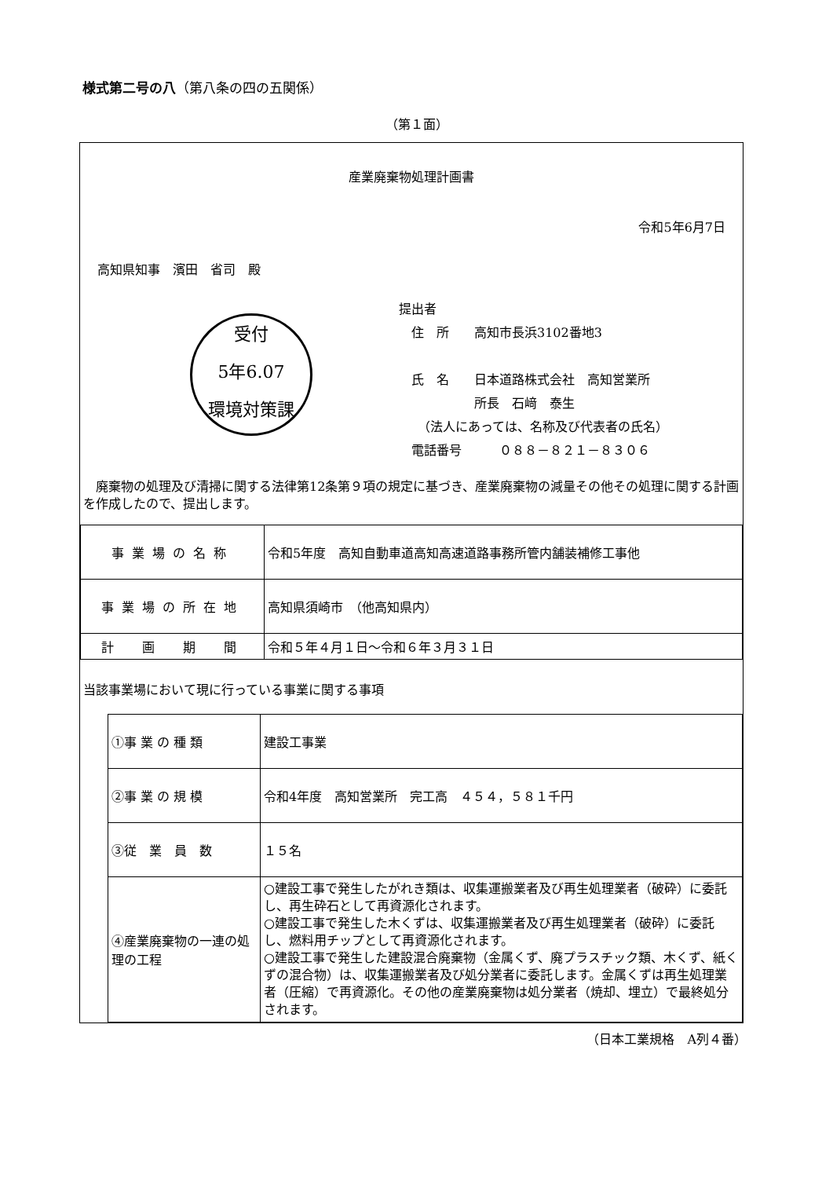様式第二号の八（第八条の四の五関係）
（第１面）
産業廃棄物処理計画書
令和5年6月7日
高知県知事　濱田　省司　殿
受付
5年6.07
環境対策課
提出者
　住　所　　高知市長浜3102番地3
　氏　名　　日本道路株式会社　高知営業所
　　　　　　所長　石﨑　泰生
　　（法人にあっては、名称及び代表者の氏名）
　電話番号　　　０８８－８２１－８３０６
　廃棄物の処理及び清掃に関する法律第12条第９項の規定に基づき、産業廃棄物の減量その他その処理に関する計画を作成したので、提出します。
| 事業場の名称 | 令和5年度 高知自動車道高知高速道路事務所管内舗装補修工事他 |
| 事業場の所在地 | 高知県須崎市 （他高知県内） |
| 計 画 期 間 | 令和５年４月１日～令和６年３月３１日 |
当該事業場において現に行っている事業に関する事項
| ①事 業 の 種 類 | 建設工事業 |
| ②事 業 の 規 模 | 令和4年度 高知営業所 完工高 ４５４，５８１千円 |
| ③従 業 員 数 | １５名 |
| ④産業廃棄物の一連の処理の工程 | ○建設工事で発生したがれき類は、収集運搬業者及び再生処理業者（破砕）に委託し、再生砕石として再資源化されます。 ○建設工事で発生した木くずは、収集運搬業者及び再生処理業者（破砕）に委託し、燃料用チップとして再資源化されます。 ○建設工事で発生した建設混合廃棄物（金属くず、廃プラスチック類、木くず、紙くずの混合物）は、収集運搬業者及び処分業者に委託します。金属くずは再生処理業者（圧縮）で再資源化。その他の産業廃棄物は処分業者（焼却、埋立）で最終処分されます。 |
（日本工業規格　A列４番）